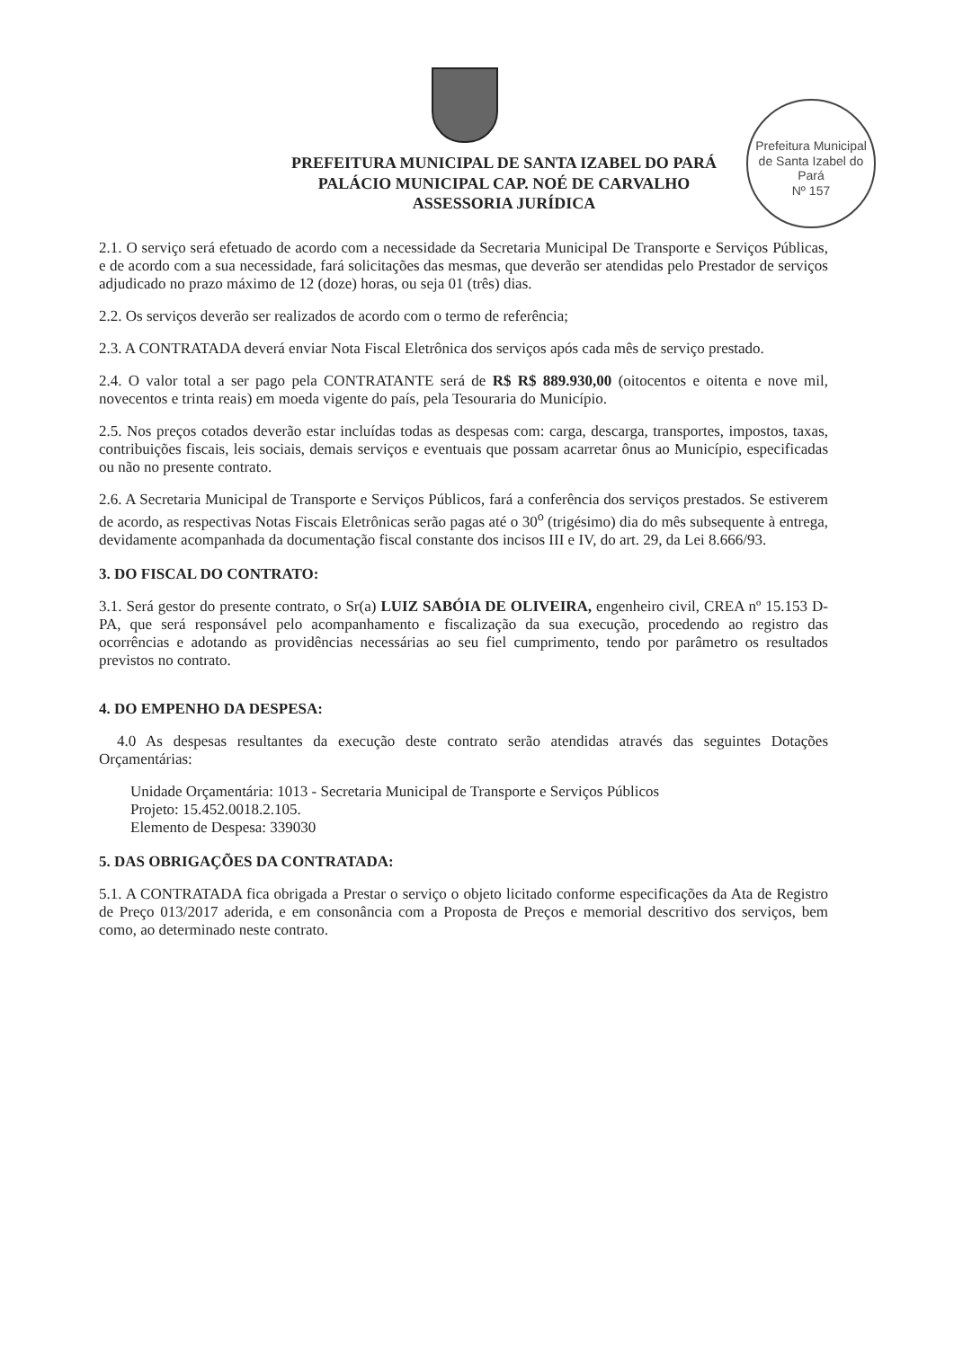Prefeitura Municipal de Santa Izabel do Pará
Nº 157
PREFEITURA MUNICIPAL DE SANTA IZABEL DO PARÁ
PALÁCIO MUNICIPAL CAP. NOÉ DE CARVALHO
ASSESSORIA JURÍDICA
2.1. O serviço será efetuado de acordo com a necessidade da Secretaria Municipal De Transporte e Serviços Públicas, e de acordo com a sua necessidade, fará solicitações das mesmas, que deverão ser atendidas pelo Prestador de serviços adjudicado no prazo máximo de 12 (doze) horas, ou seja 01 (três) dias.
2.2. Os serviços deverão ser realizados de acordo com o termo de referência;
2.3. A CONTRATADA deverá enviar Nota Fiscal Eletrônica dos serviços após cada mês de serviço prestado.
2.4. O valor total a ser pago pela CONTRATANTE será de R$ R$ 889.930,00 (oitocentos e oitenta e nove mil, novecentos e trinta reais) em moeda vigente do país, pela Tesouraria do Município.
2.5. Nos preços cotados deverão estar incluídas todas as despesas com: carga, descarga, transportes, impostos, taxas, contribuições fiscais, leis sociais, demais serviços e eventuais que possam acarretar ônus ao Município, especificadas ou não no presente contrato.
2.6. A Secretaria Municipal de Transporte e Serviços Públicos, fará a conferência dos serviços prestados. Se estiverem de acordo, as respectivas Notas Fiscais Eletrônicas serão pagas até o 30<sup>o</sup> (trigésimo) dia do mês subsequente à entrega, devidamente acompanhada da documentação fiscal constante dos incisos III e IV, do art. 29, da Lei 8.666/93.
3. DO FISCAL DO CONTRATO:
3.1. Será gestor do presente contrato, o Sr(a) LUIZ SABÓIA DE OLIVEIRA, engenheiro civil, CREA nº 15.153 D-PA, que será responsável pelo acompanhamento e fiscalização da sua execução, procedendo ao registro das ocorrências e adotando as providências necessárias ao seu fiel cumprimento, tendo por parâmetro os resultados previstos no contrato.
4. DO EMPENHO DA DESPESA:
4.0 As despesas resultantes da execução deste contrato serão atendidas através das seguintes Dotações Orçamentárias:
Unidade Orçamentária: 1013 - Secretaria Municipal de Transporte e Serviços Públicos
Projeto: 15.452.0018.2.105.
Elemento de Despesa: 339030
5. DAS OBRIGAÇÕES DA CONTRATADA:
5.1. A CONTRATADA fica obrigada a Prestar o serviço o objeto licitado conforme especificações da Ata de Registro de Preço 013/2017 aderida, e em consonância com a Proposta de Preços e memorial descritivo dos serviços, bem como, ao determinado neste contrato.